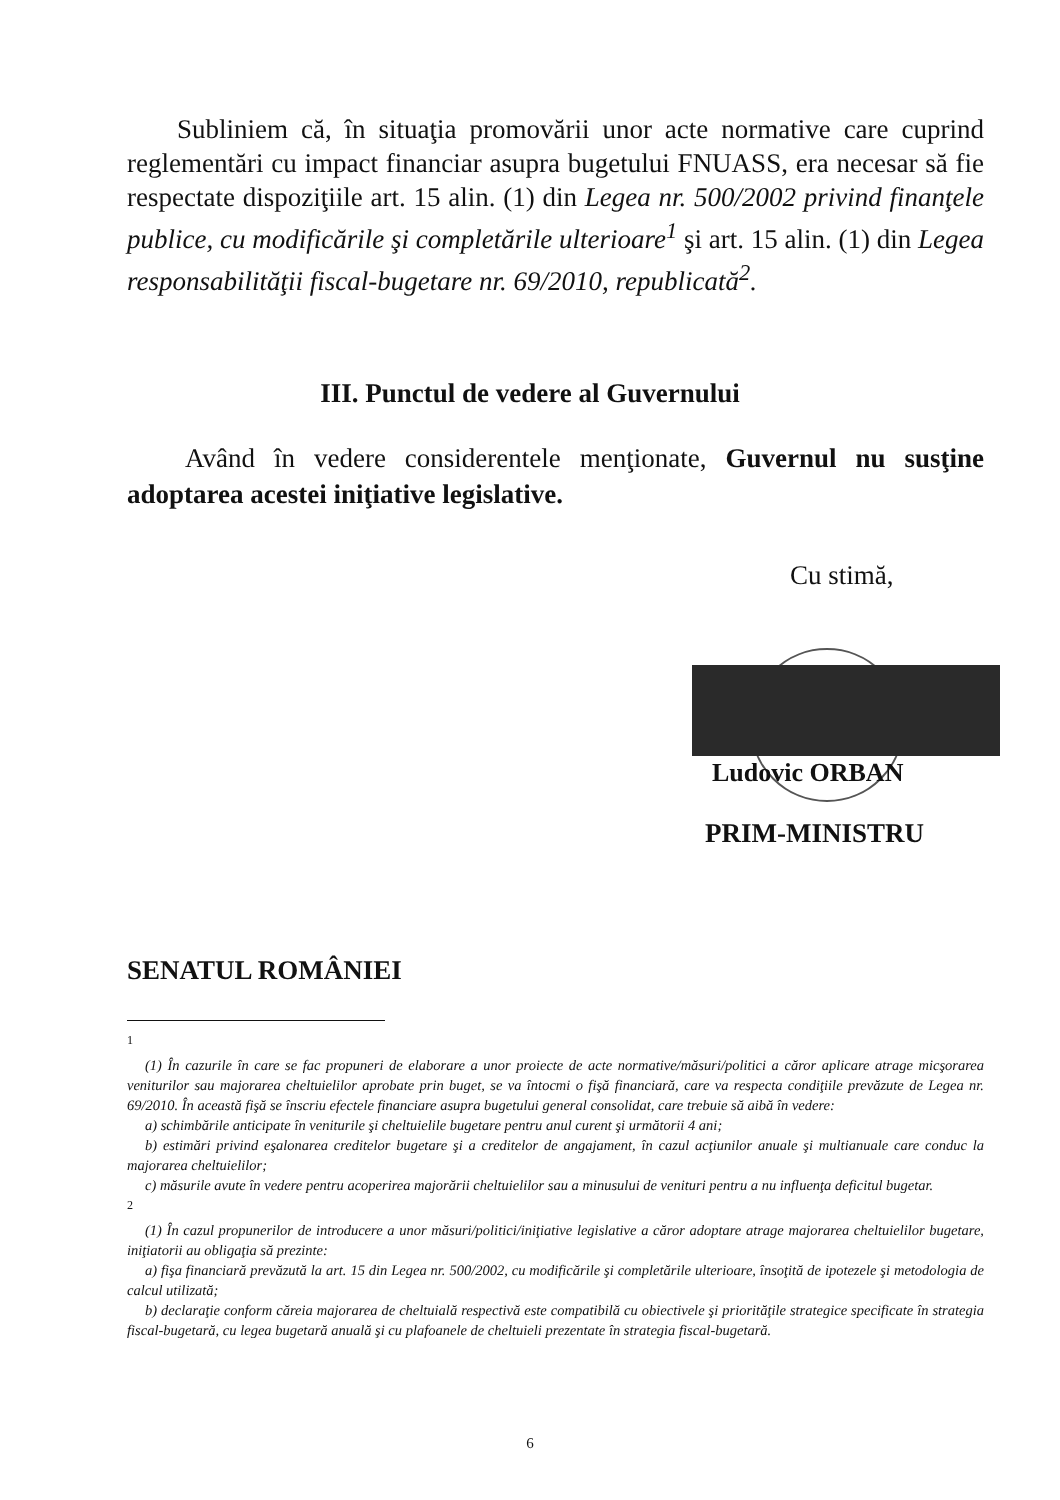Subliniem că, în situaţia promovării unor acte normative care cuprind reglementări cu impact financiar asupra bugetului FNUASS, era necesar să fie respectate dispoziţiile art. 15 alin. (1) din Legea nr. 500/2002 privind finanţele publice, cu modificările şi completările ulterioare<sup>1</sup> şi art. 15 alin. (1) din Legea responsabilităţii fiscal-bugetare nr. 69/2010, republicată<sup>2</sup>.
III. Punctul de vedere al Guvernului
Având în vedere considerentele menţionate, Guvernul nu susţine adoptarea acestei iniţiative legislative.
Cu stimă,
Ludovic ORBAN
PRIM-MINISTRU
SENATUL ROMÂNIEI
<sup>1</sup>
(1) În cazurile în care se fac propuneri de elaborare a unor proiecte de acte normative/măsuri/politici a căror aplicare atrage micşorarea veniturilor sau majorarea cheltuielilor aprobate prin buget, se va întocmi o fişă financiară, care va respecta condiţiile prevăzute de Legea nr. 69/2010. În această fişă se înscriu efectele financiare asupra bugetului general consolidat, care trebuie să aibă în vedere:
a) schimbările anticipate în veniturile şi cheltuielile bugetare pentru anul curent şi următorii 4 ani;
b) estimări privind eşalonarea creditelor bugetare şi a creditelor de angajament, în cazul acţiunilor anuale şi multianuale care conduc la majorarea cheltuielilor;
c) măsurile avute în vedere pentru acoperirea majorării cheltuielilor sau a minusului de venituri pentru a nu influenţa deficitul bugetar.
<sup>2</sup>
(1) În cazul propunerilor de introducere a unor măsuri/politici/iniţiative legislative a căror adoptare atrage majorarea cheltuielilor bugetare, iniţiatorii au obligaţia să prezinte:
a) fişa financiară prevăzută la art. 15 din Legea nr. 500/2002, cu modificările şi completările ulterioare, însoţită de ipotezele şi metodologia de calcul utilizată;
b) declaraţie conform căreia majorarea de cheltuială respectivă este compatibilă cu obiectivele şi priorităţile strategice specificate în strategia fiscal-bugetară, cu legea bugetară anuală şi cu plafoanele de cheltuieli prezentate în strategia fiscal-bugetară.
6